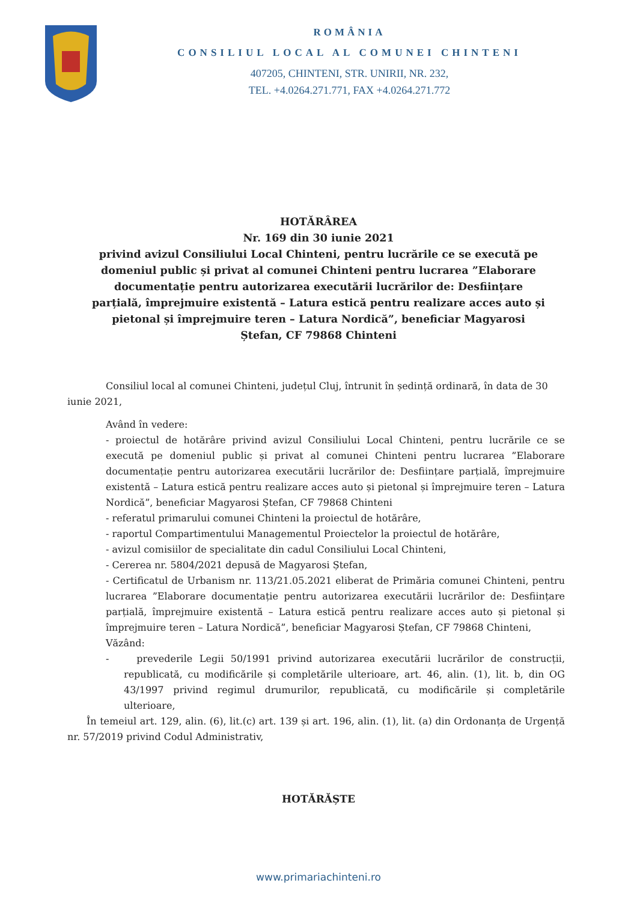ROMÂNIA
CONSILIUL LOCAL AL COMUNEI CHINTENI
407205, CHINTENI, STR. UNIRII, NR. 232,
TEL. +4.0264.271.771, FAX +4.0264.271.772
HOTĂRÂREA
Nr. 169 din 30 iunie 2021
privind avizul Consiliului Local Chinteni, pentru lucrările ce se execută pe domeniul public și privat al comunei Chinteni pentru lucrarea ”Elaborare documentație pentru autorizarea executării lucrărilor de: Desființare parțială, împrejmuire existentă – Latura estică pentru realizare acces auto și pietonal și împrejmuire teren – Latura Nordică”, beneficiar Magyarosi Ștefan, CF 79868 Chinteni
Consiliul local al comunei Chinteni, județul Cluj, întrunit în ședință ordinară, în data de 30 iunie 2021,
Având în vedere:
- proiectul de hotărâre privind avizul Consiliului Local Chinteni, pentru lucrările ce se execută pe domeniul public și privat al comunei Chinteni pentru lucrarea ”Elaborare documentație pentru autorizarea executării lucrărilor de: Desființare parțială, împrejmuire existentă – Latura estică pentru realizare acces auto și pietonal și împrejmuire teren – Latura Nordică”, beneficiar Magyarosi Ștefan, CF 79868 Chinteni
- referatul primarului comunei Chinteni la proiectul de hotărâre,
- raportul Compartimentului Managementul Proiectelor la proiectul de hotărâre,
- avizul comisiilor de specialitate din cadul Consiliului Local Chinteni,
- Cererea nr. 5804/2021 depusă de Magyarosi Ștefan,
- Certificatul de Urbanism nr. 113/21.05.2021 eliberat de Primăria comunei Chinteni, pentru lucrarea ”Elaborare documentație pentru autorizarea executării lucrărilor de: Desființare parțială, împrejmuire existentă – Latura estică pentru realizare acces auto și pietonal și împrejmuire teren – Latura Nordică”, beneficiar Magyarosi Ștefan, CF 79868 Chinteni,
Văzând:
- prevederile Legii 50/1991 privind autorizarea executării lucrărilor de construcții, republicată, cu modificările și completările ulterioare, art. 46, alin. (1), lit. b, din OG 43/1997 privind regimul drumurilor, republicată, cu modificările și completările ulterioare,
În temeiul art. 129, alin. (6), lit.(c) art. 139 și art. 196, alin. (1), lit. (a) din Ordonanța de Urgență nr. 57/2019 privind Codul Administrativ,
HOTĂRĂȘTE
www.primariachinteni.ro